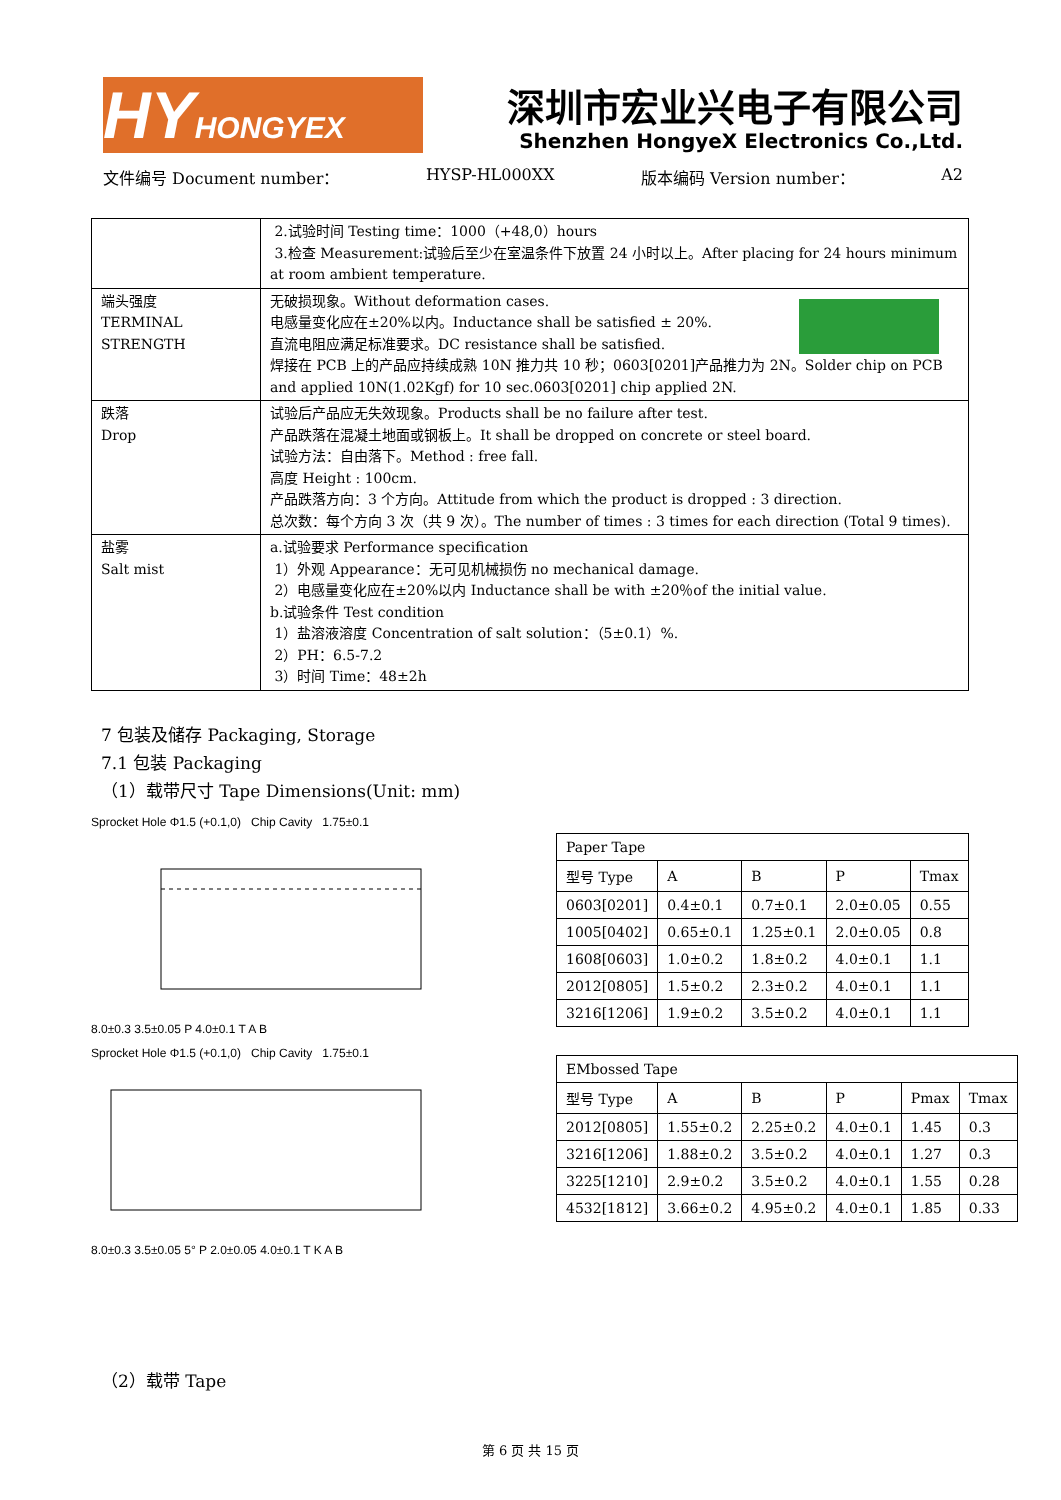HY HONGYEX
深圳市宏业兴电子有限公司
Shenzhen HongyeX Electronics Co.,Ltd.
文件编号 Document number： HYSP-HL000XX 版本编码 Version number： A2
| | 2.试验时间 Testing time：1000（+48,0）hours 3.检查 Measurement:试验后至少在室温条件下放置 24 小时以上。After placing for 24 hours minimum at room ambient temperature. |
| 端头强度 TERMINAL STRENGTH | 无破损现象。Without deformation cases. 电感量变化应在±20%以内。Inductance shall be satisfied ± 20%. 直流电阻应满足标准要求。DC resistance shall be satisfied. 焊接在 PCB 上的产品应持续成熟 10N 推力共 10 秒；0603[0201]产品推力为 2N。Solder chip on PCB and applied 10N(1.02Kgf) for 10 sec.0603[0201] chip applied 2N. |
| 跌落 Drop | 试验后产品应无失效现象。Products shall be no failure after test. 产品跌落在混凝土地面或钢板上。It shall be dropped on concrete or steel board. 试验方法：自由落下。Method : free fall. 高度 Height : 100cm. 产品跌落方向：3 个方向。Attitude from which the product is dropped : 3 direction. 总次数：每个方向 3 次（共 9 次）。The number of times : 3 times for each direction (Total 9 times). |
| 盐雾 Salt mist | a.试验要求 Performance specification 1）外观 Appearance：无可见机械损伤 no mechanical damage. 2）电感量变化应在±20%以内 Inductance shall be with ±20％of the initial value. b.试验条件 Test condition 1）盐溶液溶度 Concentration of salt solution：（5±0.1）%. 2）PH：6.5-7.2 3）时间 Time：48±2h |
7 包装及储存 Packaging, Storage
7.1 包装 Packaging
（1）载带尺寸 Tape Dimensions(Unit: mm)
Sprocket Hole Φ1.5 (+0.1,0) Chip Cavity 1.75±0.1
8.0±0.3 3.5±0.05 P 4.0±0.1 T A B
Sprocket Hole Φ1.5 (+0.1,0) Chip Cavity 1.75±0.1
8.0±0.3 3.5±0.05 5° P 2.0±0.05 4.0±0.1 T K A B
| Paper Tape | | | | |
| 型号 Type | A | B | P | Tmax |
| 0603[0201] | 0.4±0.1 | 0.7±0.1 | 2.0±0.05 | 0.55 |
| 1005[0402] | 0.65±0.1 | 1.25±0.1 | 2.0±0.05 | 0.8 |
| 1608[0603] | 1.0±0.2 | 1.8±0.2 | 4.0±0.1 | 1.1 |
| 2012[0805] | 1.5±0.2 | 2.3±0.2 | 4.0±0.1 | 1.1 |
| 3216[1206] | 1.9±0.2 | 3.5±0.2 | 4.0±0.1 | 1.1 |
| EMbossed Tape | | | | | |
| 型号 Type | A | B | P | Pmax | Tmax |
| 2012[0805] | 1.55±0.2 | 2.25±0.2 | 4.0±0.1 | 1.45 | 0.3 |
| 3216[1206] | 1.88±0.2 | 3.5±0.2 | 4.0±0.1 | 1.27 | 0.3 |
| 3225[1210] | 2.9±0.2 | 3.5±0.2 | 4.0±0.1 | 1.55 | 0.28 |
| 4532[1812] | 3.66±0.2 | 4.95±0.2 | 4.0±0.1 | 1.85 | 0.33 |
（2）载带 Tape
第 6 页 共 15 页